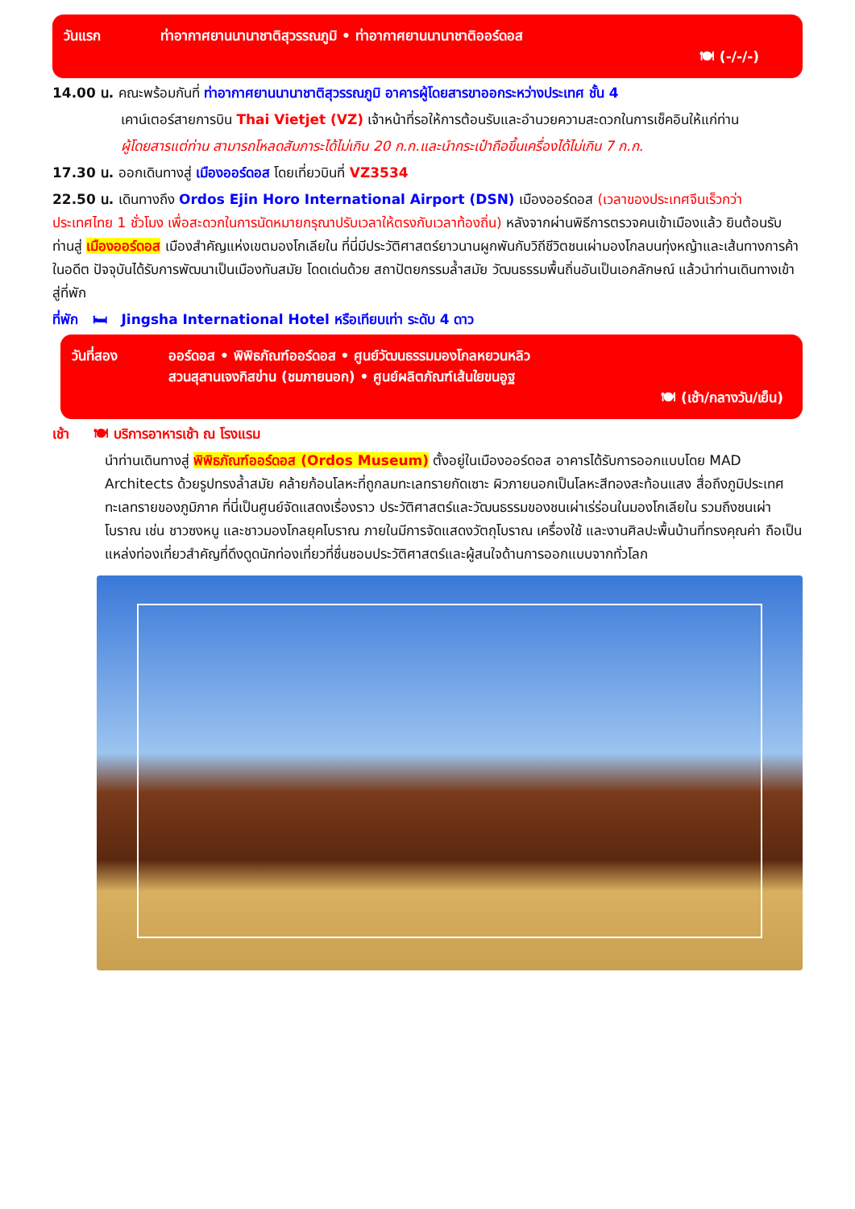วันแรก ท่าอากาศยานนานาชาติสุวรรณภูมิ • ท่าอากาศยานนานาชาติออร์ดอส
🍽 (-/-/-)
14.00 น. คณะพร้อมกันที่ ท่าอากาศยานนานาชาติสุวรรณภูมิ อาคารผู้โดยสารขาออกระหว่างประเทศ ชั้น 4
เคาน์เตอร์สายการบิน Thai Vietjet (VZ) เจ้าหน้าที่รอให้การต้อนรับและอำนวยความสะดวกในการเช็คอินให้แก่ท่าน
ผู้โดยสารแต่ท่าน สามารถโหลดสัมภาระได้ไม่เกิน 20 ก.ก.และนำกระเป๋าถือขึ้นเครื่องได้ไม่เกิน 7 ก.ก.
17.30 น. ออกเดินทางสู่ เมืองออร์ดอส โดยเที่ยวบินที่ VZ3534
22.50 น. เดินทางถึง Ordos Ejin Horo International Airport (DSN) เมืองออร์ดอส (เวลาของประเทศจีนเร็วกว่าประเทศไทย 1 ชั่วโมง เพื่อสะดวกในการนัดหมายกรุณาปรับเวลาให้ตรงกับเวลาท้องถิ่น) หลังจากผ่านพิธีการตรวจคนเข้าเมืองแล้ว ยินต้อนรับท่านสู่ เมืองออร์ดอส เมืองสำคัญแห่งเขตมองโกเลียใน ที่นี่มีประวัติศาสตร์ยาวนานผูกพันกับวิถีชีวิตชนเผ่ามองโกลบนทุ่งหญ้าและเส้นทางการค้าในอดีต ปัจจุบันได้รับการพัฒนาเป็นเมืองทันสมัย โดดเด่นด้วย สถาปัตยกรรมล้ำสมัย วัฒนธรรมพื้นถิ่นอันเป็นเอกลักษณ์ แล้วนำท่านเดินทางเข้าสู่ที่พัก
ที่พัก 🛏 Jingsha International Hotel หรือเทียบเท่า ระดับ 4 ดาว
วันที่สอง ออร์ดอส • พิพิธภัณฑ์ออร์ดอส • ศูนย์วัฒนธรรมมองโกลหยวนหลิว
สวนสุสานเจงกิสข่าน (ชมภายนอก) • ศูนย์ผลิตภัณฑ์เส้นใยขนอูฐ
🍽 (เช้า/กลางวัน/เย็น)
เช้า 🍽 บริการอาหารเช้า ณ โรงแรม
นำท่านเดินทางสู่ พิพิธภัณฑ์ออร์ดอส (Ordos Museum) ตั้งอยู่ในเมืองออร์ดอส อาคารได้รับการออกแบบโดย MAD Architects ด้วยรูปทรงล้ำสมัย คล้ายก้อนโลหะที่ถูกลมทะเลทรายกัดเซาะ ผิวภายนอกเป็นโลหะสีทองสะท้อนแสง สื่อถึงภูมิประเทศทะเลทรายของภูมิภาค ที่นี่เป็นศูนย์จัดแสดงเรื่องราว ประวัติศาสตร์และวัฒนธรรมของชนเผ่าเร่ร่อนในมองโกเลียใน รวมถึงชนเผ่าโบราณ เช่น ชาวซงหนู และชาวมองโกลยุคโบราณ ภายในมีการจัดแสดงวัตถุโบราณ เครื่องใช้ และงานศิลปะพื้นบ้านที่ทรงคุณค่า ถือเป็นแหล่งท่องเที่ยวสำคัญที่ดึงดูดนักท่องเที่ยวที่ชื่นชอบประวัติศาสตร์และผู้สนใจด้านการออกแบบจากทั่วโลก